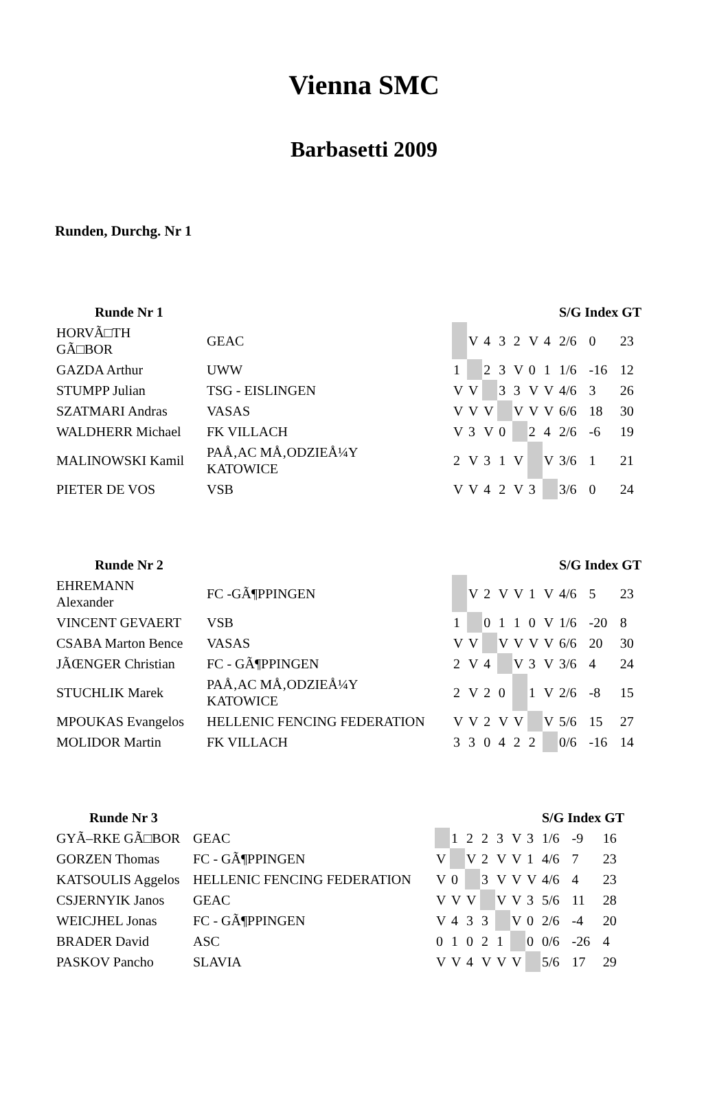Vienna SMC
Barbasetti 2009
Runden, Durchg. Nr 1
| Runde Nr 1 | | | | | | | | | S/G Index GT | | |
| --- | --- | --- | --- | --- | --- | --- | --- | --- | --- | --- | --- |
| HORVÃ□TH GÃ□BOR | GEAC | | V | 4 | 3 | 2 | V | 4 | 2/6 | 0 | 23 |
| GAZDA Arthur | UWW | 1 | | 2 | 3 | V | 0 | 1 | 1/6 | -16 | 12 |
| STUMPP Julian | TSG - EISLINGEN | V | V | | 3 | 3 | V | V | 4/6 | 3 | 26 |
| SZATMARI Andras | VASAS | V | V | V | | V | V | V | 6/6 | 18 | 30 |
| WALDHERR Michael | FK VILLACH | V | 3 | V | 0 | | 2 | 4 | 2/6 | -6 | 19 |
| MALINOWSKI Kamil | PAÅ‚AC MÅ‚ODZIEÅ¼Y KATOWICE | 2 | V | 3 | 1 | V | | V | 3/6 | 1 | 21 |
| PIETER DE VOS | VSB | V | V | 4 | 2 | V | 3 | | 3/6 | 0 | 24 |
| Runde Nr 2 | | | | | | | | | S/G Index GT | | |
| --- | --- | --- | --- | --- | --- | --- | --- | --- | --- | --- | --- |
| EHREMANN Alexander | FC -GÃ¶PPINGEN | | V | 2 | V | V | 1 | V | 4/6 | 5 | 23 |
| VINCENT GEVAERT | VSB | 1 | | 0 | 1 | 1 | 0 | V | 1/6 | -20 | 8 |
| CSABA Marton Bence | VASAS | V | V | | V | V | V | V | 6/6 | 20 | 30 |
| JÃŒNGER Christian | FC - GÃ¶PPINGEN | 2 | V | 4 | | V | 3 | V | 3/6 | 4 | 24 |
| STUCHLIK Marek | PAÅ‚AC MÅ‚ODZIEÅ¼Y KATOWICE | 2 | V | 2 | 0 | | 1 | V | 2/6 | -8 | 15 |
| MPOUKAS Evangelos | HELLENIC FENCING FEDERATION | V | V | 2 | V | V | | V | 5/6 | 15 | 27 |
| MOLIDOR Martin | FK VILLACH | 3 | 3 | 0 | 4 | 2 | 2 | | 0/6 | -16 | 14 |
| Runde Nr 3 | | | | | | | | | S/G Index GT | | |
| --- | --- | --- | --- | --- | --- | --- | --- | --- | --- | --- | --- |
| GYÃ–RKE GÃ□BOR | GEAC | | 1 | 2 | 2 | 3 | V | 3 | 1/6 | -9 | 16 |
| GORZEN Thomas | FC - GÃ¶PPINGEN | V | | V | 2 | V | V | 1 | 4/6 | 7 | 23 |
| KATSOULIS Aggelos | HELLENIC FENCING FEDERATION | V | 0 | | 3 | V | V | V | 4/6 | 4 | 23 |
| CSJERNYIK Janos | GEAC | V | V | V | | V | V | 3 | 5/6 | 11 | 28 |
| WEICJHEL Jonas | FC - GÃ¶PPINGEN | V | 4 | 3 | 3 | | V | 0 | 2/6 | -4 | 20 |
| BRADER David | ASC | 0 | 1 | 0 | 2 | 1 | | 0 | 0/6 | -26 | 4 |
| PASKOV Pancho | SLAVIA | V | V | 4 | V | V | V | | 5/6 | 17 | 29 |